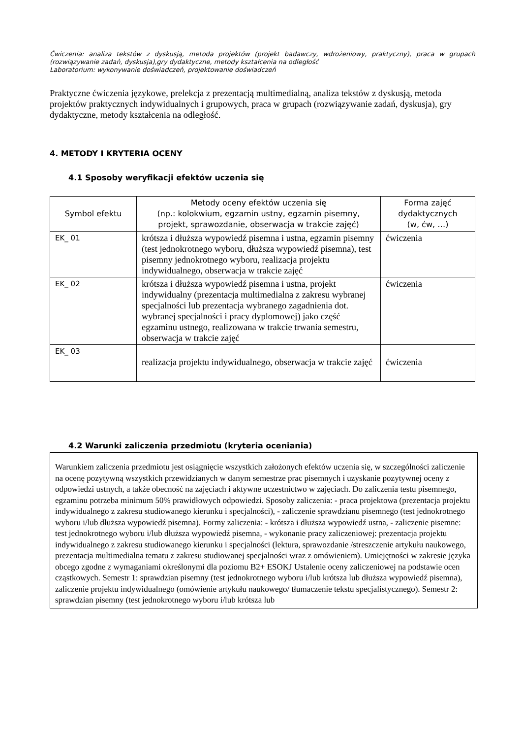Ćwiczenia: analiza tekstów z dyskusją, metoda projektów (projekt badawczy, wdrożeniowy, praktyczny), praca w grupach (rozwiązywanie zadań, dyskusja),gry dydaktyczne, metody kształcenia na odległość
Laboratorium: wykonywanie doświadczeń, projektowanie doświadczeń
Praktyczne ćwiczenia językowe, prelekcja z prezentacją multimedialną, analiza tekstów z dyskusją, metoda projektów praktycznych indywidualnych i grupowych, praca w grupach (rozwiązywanie zadań, dyskusja), gry dydaktyczne, metody kształcenia na odległość.
4. METODY I KRYTERIA OCENY
4.1 Sposoby weryfikacji efektów uczenia się
| Symbol efektu | Metody oceny efektów uczenia się (np.: kolokwium, egzamin ustny, egzamin pisemny, projekt, sprawozdanie, obserwacja w trakcie zajęć) | Forma zajęć dydaktycznych (w, ćw, …) |
| --- | --- | --- |
| EK_ 01 | krótsza i dłuższa wypowiedź pisemna i ustna, egzamin pisemny (test jednokrotnego wyboru, dłuższa wypowiedź pisemna), test pisemny jednokrotnego wyboru, realizacja projektu indywidualnego, obserwacja w trakcie zajęć | ćwiczenia |
| EK_ 02 | krótsza i dłuższa wypowiedź pisemna i ustna, projekt indywidualny (prezentacja multimedialna z zakresu wybranej specjalności lub prezentacja wybranego zagadnienia dot. wybranej specjalności i pracy dyplomowej) jako część egzaminu ustnego, realizowana w trakcie trwania semestru, obserwacja w trakcie zajęć | ćwiczenia |
| EK_ 03 | realizacja projektu indywidualnego, obserwacja w trakcie zajęć | ćwiczenia |
4.2 Warunki zaliczenia przedmiotu (kryteria oceniania)
Warunkiem zaliczenia przedmiotu jest osiągnięcie wszystkich założonych efektów uczenia się, w szczególności zaliczenie na ocenę pozytywną wszystkich przewidzianych w danym semestrze prac pisemnych i uzyskanie pozytywnej oceny z odpowiedzi ustnych, a także obecność na zajęciach i aktywne uczestnictwo w zajęciach. Do zaliczenia testu pisemnego, egzaminu potrzeba minimum 50% prawidłowych odpowiedzi. Sposoby zaliczenia: - praca projektowa (prezentacja projektu indywidualnego z zakresu studiowanego kierunku i specjalności), - zaliczenie sprawdzianu pisemnego (test jednokrotnego wyboru i/lub dłuższa wypowiedź pisemna). Formy zaliczenia: - krótsza i dłuższa wypowiedź ustna, - zaliczenie pisemne: test jednokrotnego wyboru i/lub dłuższa wypowiedź pisemna, - wykonanie pracy zaliczeniowej: prezentacja projektu indywidualnego z zakresu studiowanego kierunku i specjalności (lektura, sprawozdanie /streszczenie artykułu naukowego, prezentacja multimedialna tematu z zakresu studiowanej specjalności wraz z omówieniem). Umiejętności w zakresie języka obcego zgodne z wymaganiami określonymi dla poziomu B2+ ESOKJ Ustalenie oceny zaliczeniowej na podstawie ocen cząstkowych. Semestr 1: sprawdzian pisemny (test jednokrotnego wyboru i/lub krótsza lub dłuższa wypowiedź pisemna), zaliczenie projektu indywidualnego (omówienie artykułu naukowego/ tłumaczenie tekstu specjalistycznego). Semestr 2: sprawdzian pisemny (test jednokrotnego wyboru i/lub krótsza lub